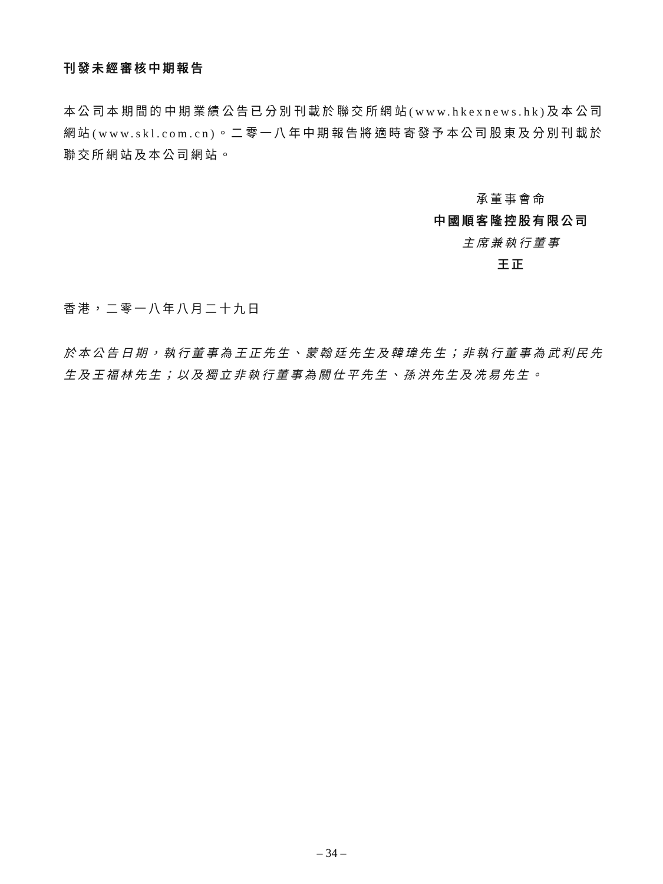刊發未經審核中期報告
本公司本期間的中期業績公告已分別刊載於聯交所網站(www.hkexnews.hk)及本公司網站(www.skl.com.cn)。二零一八年中期報告將適時寄發予本公司股東及分別刊載於聯交所網站及本公司網站。
承董事會命
中國順客隆控股有限公司
主席兼執行董事
王正
香港，二零一八年八月二十九日
於本公告日期，執行董事為王正先生、蒙翰廷先生及韓瑋先生；非執行董事為武利民先生及王福林先生；以及獨立非執行董事為關仕平先生、孫洪先生及冼易先生。
– 34 –